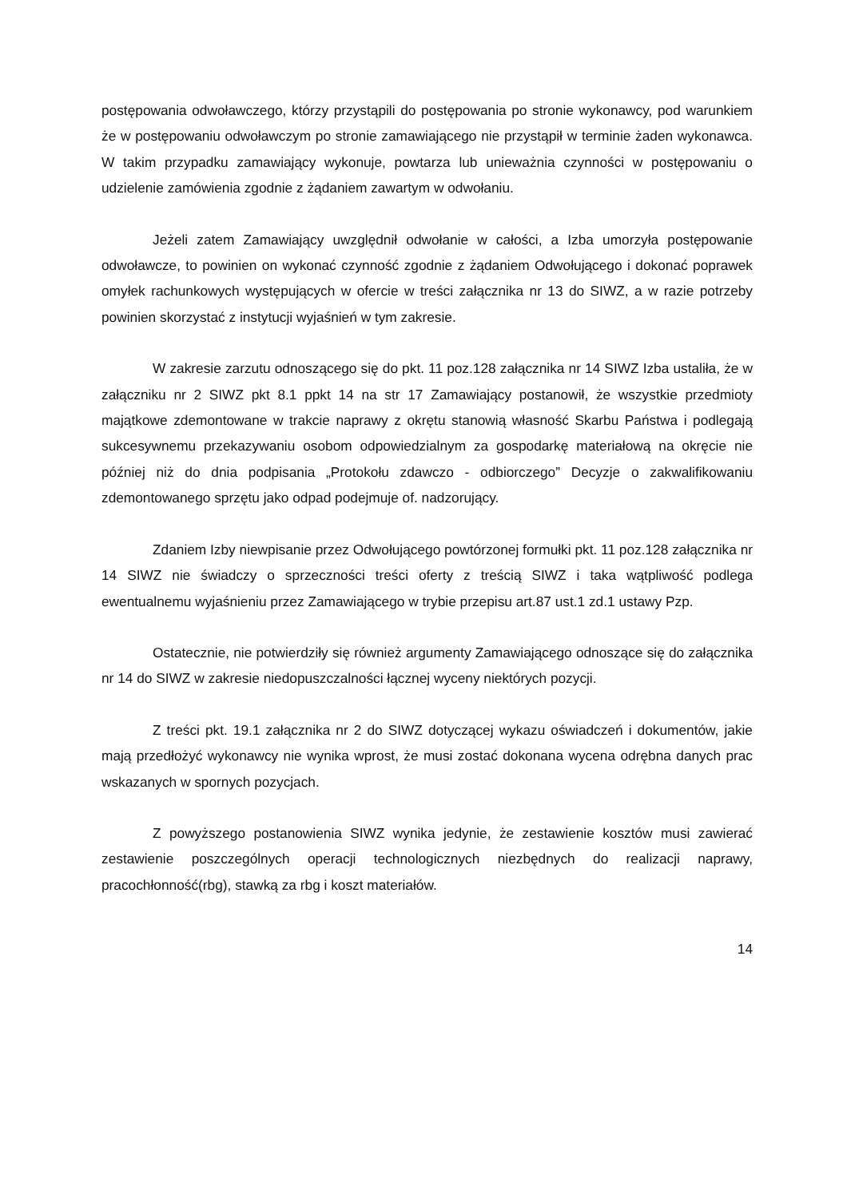postępowania odwoławczego, którzy przystąpili do postępowania po stronie wykonawcy, pod warunkiem że w postępowaniu odwoławczym po stronie zamawiającego nie przystąpił w terminie żaden wykonawca. W takim przypadku zamawiający wykonuje, powtarza lub unieważnia czynności w postępowaniu o udzielenie zamówienia zgodnie z żądaniem zawartym w odwołaniu.
Jeżeli zatem Zamawiający uwzględnił odwołanie w całości, a Izba umorzyła postępowanie odwoławcze, to powinien on wykonać czynność zgodnie z żądaniem Odwołującego i dokonać poprawek omyłek rachunkowych występujących w ofercie w treści załącznika nr 13 do SIWZ, a w razie potrzeby powinien skorzystać z instytucji wyjaśnień w tym zakresie.
W zakresie zarzutu odnoszącego się do pkt. 11 poz.128 załącznika nr 14 SIWZ Izba ustaliła, że w załączniku nr 2 SIWZ pkt 8.1 ppkt 14 na str 17 Zamawiający postanowił, że wszystkie przedmioty majątkowe zdemontowane w trakcie naprawy z okrętu stanowią własność Skarbu Państwa i podlegają sukcesywnemu przekazywaniu osobom odpowiedzialnym za gospodarkę materiałową na okręcie nie później niż do dnia podpisania „Protokołu zdawczo - odbiorczego” Decyzje o zakwalifikowaniu zdemontowanego sprzętu jako odpad podejmuje of. nadzorujący.
Zdaniem Izby niewpisanie przez Odwołującego powtórzonej formułki pkt. 11 poz.128 załącznika nr 14 SIWZ nie świadczy o sprzeczności treści oferty z treścią SIWZ i taka wątpliwość podlega ewentualnemu wyjaśnieniu przez Zamawiającego w trybie przepisu art.87 ust.1 zd.1 ustawy Pzp.
Ostatecznie, nie potwierdziły się również argumenty Zamawiającego odnoszące się do załącznika nr 14 do SIWZ w zakresie niedopuszczalności łącznej wyceny niektórych pozycji.
Z treści pkt. 19.1 załącznika nr 2 do SIWZ dotyczącej wykazu oświadczeń i dokumentów, jakie mają przedłożyć wykonawcy nie wynika wprost, że musi zostać dokonana wycena odrębna danych prac wskazanych w spornych pozycjach.
Z powyższego postanowienia SIWZ wynika jedynie, że zestawienie kosztów musi zawierać zestawienie poszczególnych operacji technologicznych niezbędnych do realizacji naprawy, pracochłonność(rbg), stawką za rbg i koszt materiałów.
14